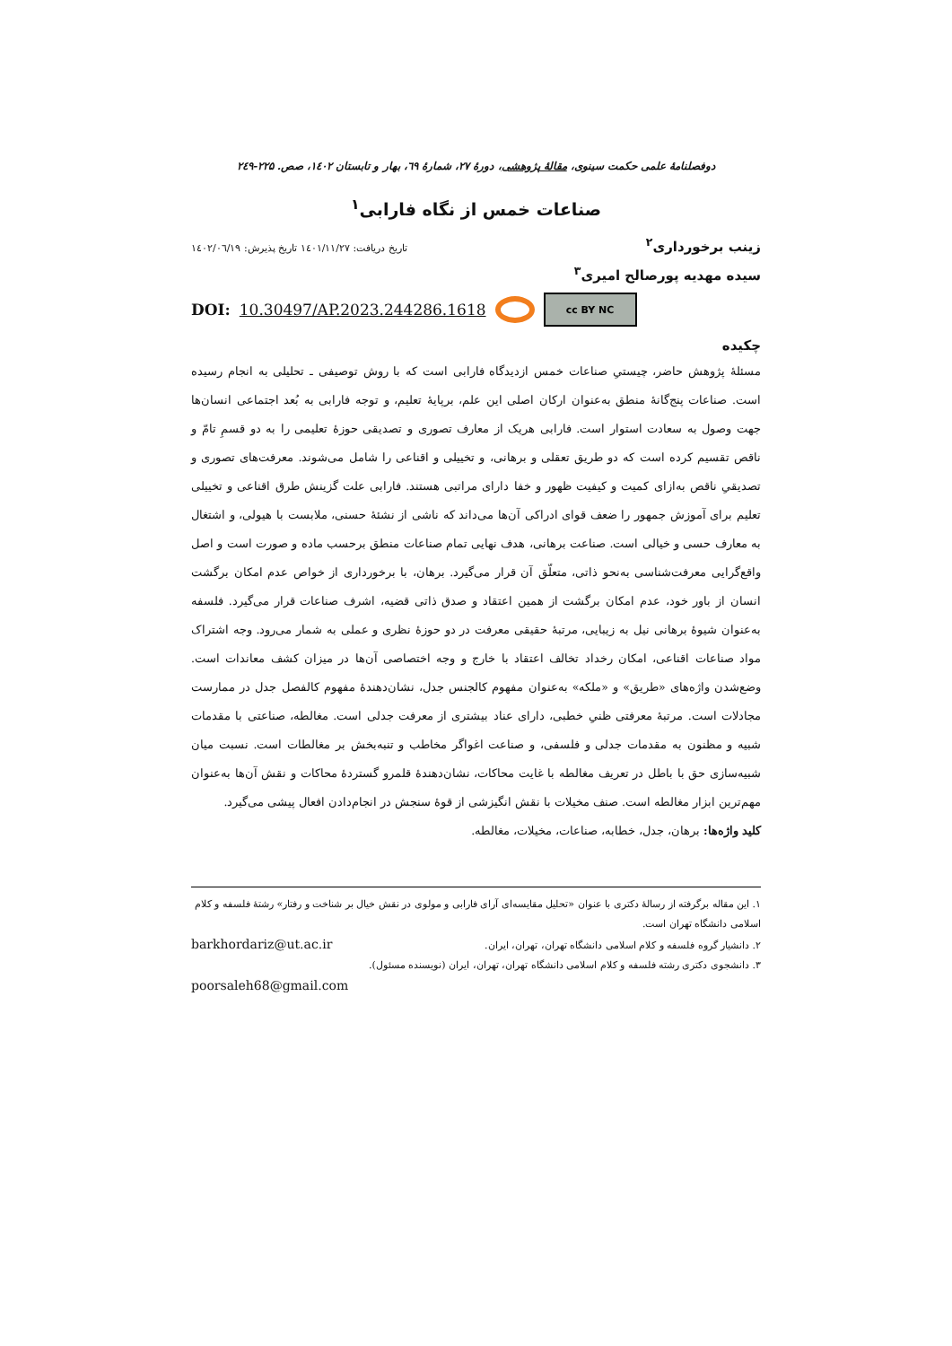دوفصلنامهٔ علمی حکمت سینوی، مقالهٔ پژوهشی، دورهٔ ۲۷، شمارهٔ ٦۹، بهار و تابستان ۱٤۰۲، صص. ۲۲۵-۲٤۹
صناعات خمس از نگاه فارابی<sup>۱</sup>
زینب برخورداری<sup>۲</sup> تاریخ دریافت: ۱٤۰۱/۱۱/۲۷ تاریخ پذیرش: ۱٤۰۲/۰٦/۱۹
سیده مهدیه پورصالح امیری<sup>۳</sup>
DOI: 10.30497/AP.2023.244286.1618 cc BY NC
چکیده
مسئلهٔ پژوهش حاضر، چیستیِ صناعات خمس ازدیدگاه فارابی است که با روش توصیفی ـ تحلیلی به انجام رسیده است. صناعات پنج‌گانهٔ منطق به‌عنوان ارکان اصلی این علم، برپایهٔ تعلیم، و توجه فارابی به بُعد اجتماعی انسان‌ها جهت وصول به سعادت استوار است. فارابی هریک از معارف تصوری و تصدیقی حوزهٔ تعلیمی را به دو قسمِ تامّ و ناقص تقسیم کرده است که دو طریق تعقلی و برهانی، و تخییلی و اقناعی را شامل می‌شوند. معرفت‌های تصوری و تصدیقیِ ناقص به‌ازای کمیت و کیفیت ظهور و خفا دارای مراتبی هستند. فارابی علت گزینش طرق اقناعی و تخییلی تعلیم برای آموزش جمهور را ضعف قوای ادراکی آن‌ها می‌داند که ناشی از نشئهٔ حسنی، ملابست با هیولی، و اشتغال به معارف حسی و خیالی است. صناعت برهانی، هدف نهایی تمام صناعات منطق برحسب ماده و صورت است و اصل واقع‌گرایی معرفت‌شناسی به‌نحو ذاتی، متعلّق آن قرار می‌گیرد. برهان، با برخورداری از خواص عدم امکان برگشت انسان از باور خود، عدم امکان برگشت از همین اعتقاد و صدق ذاتی قضیه، اشرف صناعات قرار می‌گیرد. فلسفه به‌عنوان شیوهٔ برهانی نیل به زیبایی، مرتبهٔ حقیقی معرفت در دو حوزهٔ نظری و عملی به شمار می‌رود. وجه اشتراک مواد صناعات اقناعی، امکان رخداد تخالف اعتقاد با خارج و وجه اختصاصی آن‌ها در میزان کشف معاندات است. وضع‌شدن واژه‌های «طریق» و «ملکه» به‌عنوان مفهوم کالجنس جدل، نشان‌دهندهٔ مفهوم کالفصل جدل در ممارست مجادلات است. مرتبهٔ معرفتی ظنیِ خطبی، دارای عناد بیشتری از معرفت جدلی است. مغالطه، صناعتی با مقدمات شبیه و مظنون به مقدمات جدلی و فلسفی، و صناعت اغواگر مخاطب و تنبه‌بخش بر مغالطات است. نسبت میان شبیه‌سازی حق با باطل در تعریف مغالطه با غایت محاکات، نشان‌دهندهٔ قلمرو گستردهٔ محاکات و نقش آن‌ها به‌عنوان مهم‌ترین ابزار مغالطه است. صنف مخیلات با نقش انگیزشی از قوهٔ سنجش در انجام‌دادن افعال پیشی می‌گیرد.
کلید واژه‌ها: برهان، جدل، خطابه، صناعات، مخیلات، مغالطه.
۱. این مقاله برگرفته از رسالهٔ دکتری با عنوان «تحلیل مقایسه‌ای آرای فارابی و مولوی در نقش خیال بر شناخت و رفتار» رشتهٔ فلسفه و کلام اسلامی دانشگاه تهران است.
۲. دانشیار گروه فلسفه و کلام اسلامی دانشگاه تهران، تهران، ایران. barkhordariz@ut.ac.ir
۳. دانشجوی دکتری رشته فلسفه و کلام اسلامی دانشگاه تهران، تهران، ایران (نویسنده مسئول).
poorsaleh68@gmail.com